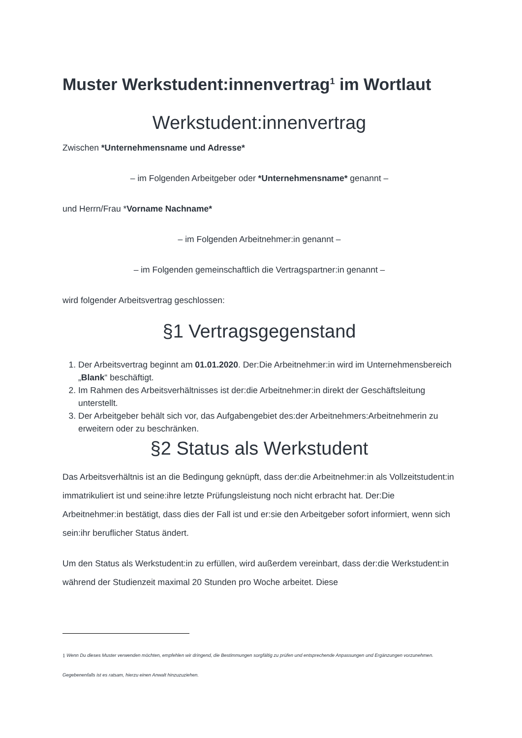Muster Werkstudent:innenvertrag<sup>1</sup> im Wortlaut
Werkstudent:innenvertrag
Zwischen *Unternehmensname und Adresse*
– im Folgenden Arbeitgeber oder *Unternehmensname* genannt –
und Herrn/Frau *Vorname Nachname*
– im Folgenden Arbeitnehmer:in genannt –
– im Folgenden gemeinschaftlich die Vertragspartner:in genannt –
wird folgender Arbeitsvertrag geschlossen:
§1 Vertragsgegenstand
1. Der Arbeitsvertrag beginnt am 01.01.2020. Der:Die Arbeitnehmer:in wird im Unternehmensbereich „Blank“ beschäftigt.
2. Im Rahmen des Arbeitsverhältnisses ist der:die Arbeitnehmer:in direkt der Geschäftsleitung unterstellt.
3. Der Arbeitgeber behält sich vor, das Aufgabengebiet des:der Arbeitnehmers:Arbeitnehmerin zu erweitern oder zu beschränken.
§2 Status als Werkstudent
Das Arbeitsverhältnis ist an die Bedingung geknüpft, dass der:die Arbeitnehmer:in als Vollzeitstudent:in immatrikuliert ist und seine:ihre letzte Prüfungsleistung noch nicht erbracht hat. Der:Die Arbeitnehmer:in bestätigt, dass dies der Fall ist und er:sie den Arbeitgeber sofort informiert, wenn sich sein:ihr beruflicher Status ändert.
Um den Status als Werkstudent:in zu erfüllen, wird außerdem vereinbart, dass der:die Werkstudent:in während der Studienzeit maximal 20 Stunden pro Woche arbeitet. Diese
1 Wenn Du dieses Muster verwenden möchten, empfehlen wir dringend, die Bestimmungen sorgfältig zu prüfen und entsprechende Anpassungen und Ergänzungen vorzunehmen. Gegebenenfalls ist es ratsam, hierzu einen Anwalt hinzuzuziehen.